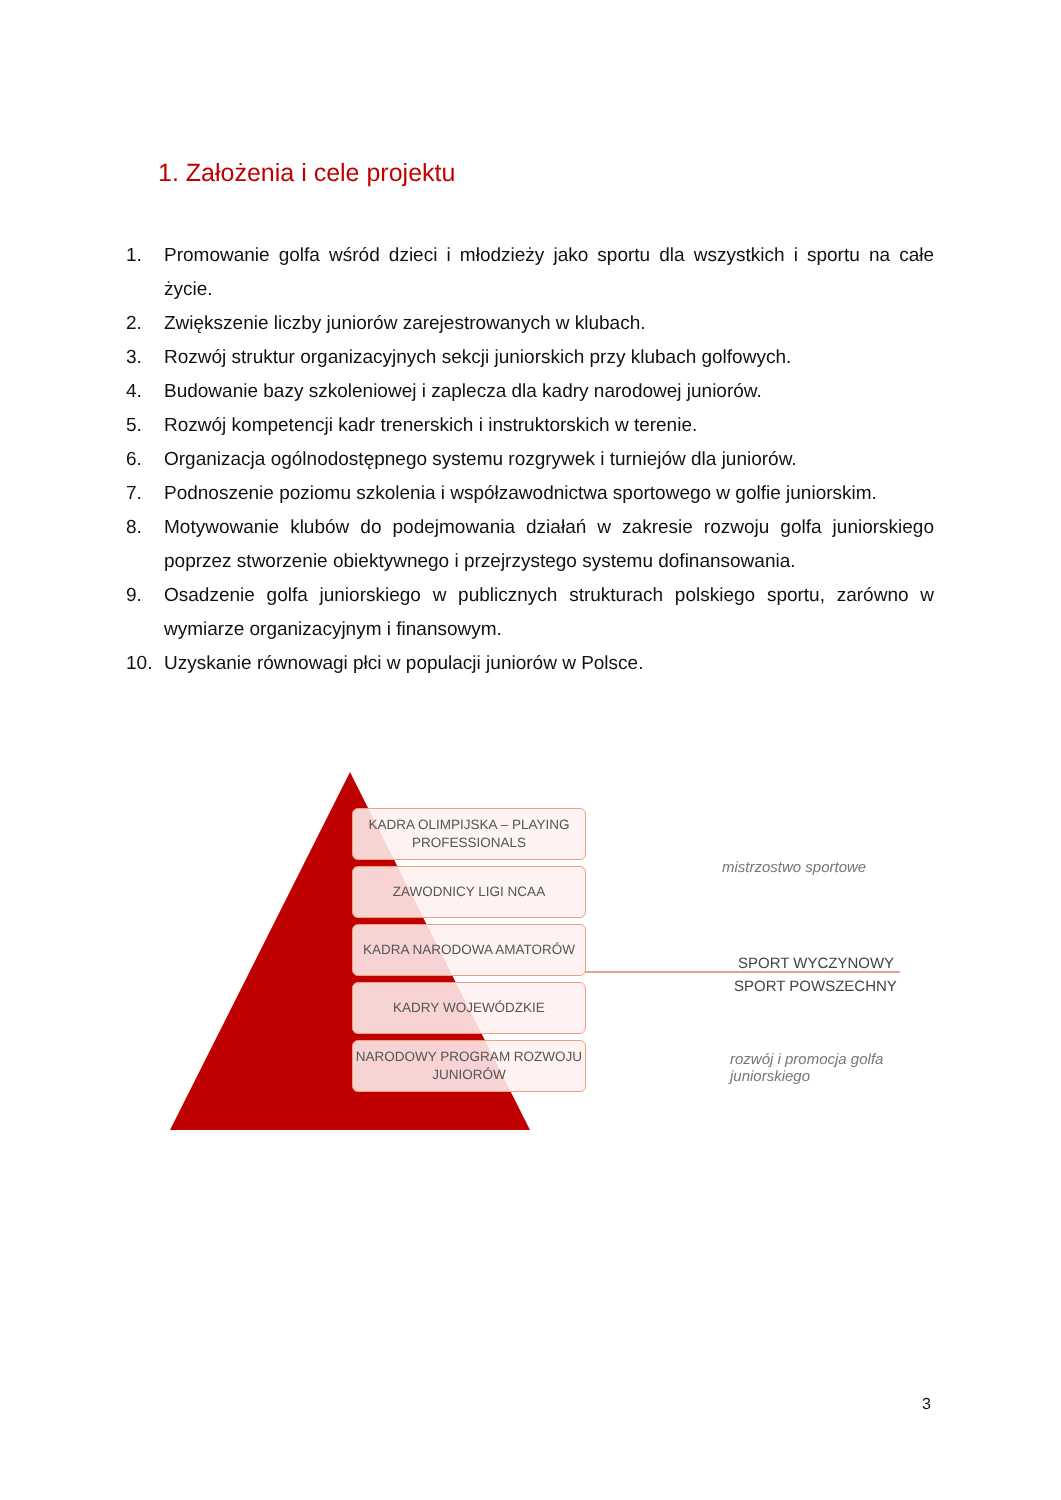1. Założenia i cele projektu
1. Promowanie golfa wśród dzieci i młodzieży jako sportu dla wszystkich i sportu na całe życie.
2. Zwiększenie liczby juniorów zarejestrowanych w klubach.
3. Rozwój struktur organizacyjnych sekcji juniorskich przy klubach golfowych.
4. Budowanie bazy szkoleniowej i zaplecza dla kadry narodowej juniorów.
5. Rozwój kompetencji kadr trenerskich i instruktorskich w terenie.
6. Organizacja ogólnodostępnego systemu rozgrywek i turniejów dla juniorów.
7. Podnoszenie poziomu szkolenia i współzawodnictwa sportowego w golfie juniorskim.
8. Motywowanie klubów do podejmowania działań w zakresie rozwoju golfa juniorskiego poprzez stworzenie obiektywnego i przejrzystego systemu dofinansowania.
9. Osadzenie golfa juniorskiego w publicznych strukturach polskiego sportu, zarówno w wymiarze organizacyjnym i finansowym.
10. Uzyskanie równowagi płci w populacji juniorów w Polsce.
KADRA OLIMPIJSKA – PLAYING PROFESSIONALS
ZAWODNICY LIGI NCAA
KADRA NARODOWA AMATORÓW
KADRY WOJEWÓDZKIE
NARODOWY PROGRAM ROZWOJU JUNIORÓW
mistrzostwo sportowe
SPORT WYCZYNOWY
SPORT POWSZECHNY
rozwój i promocja golfa juniorskiego
3